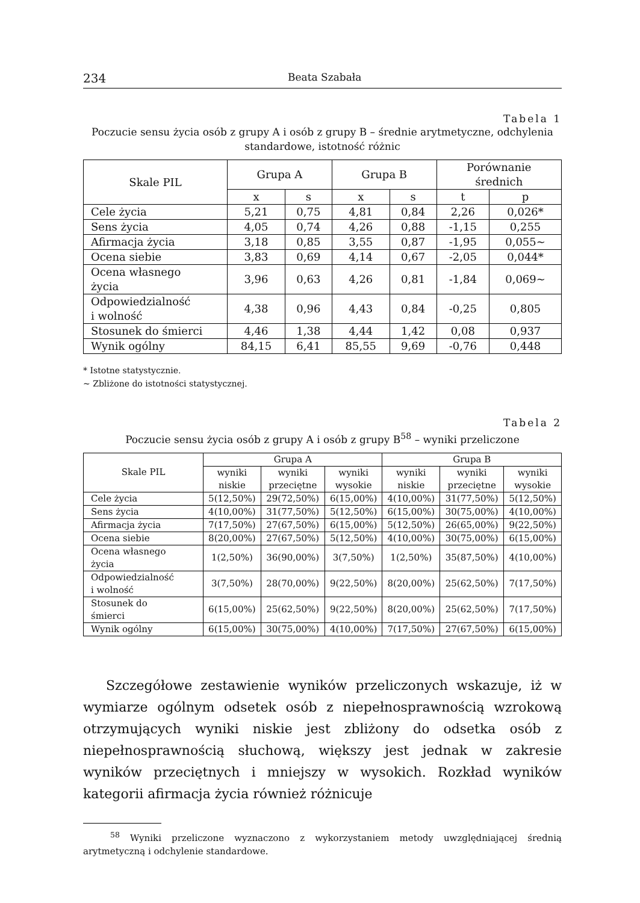234 Beata Szabała
Tabela 1
Poczucie sensu życia osób z grupy A i osób z grupy B – średnie arytmetyczne, odchylenia standardowe, istotność różnic
| Skale PIL | Grupa A | | Grupa B | | Porównanie średnich | |
| --- | --- | --- | --- | --- | --- | --- |
| | x | s | x | s | t | p |
| Cele życia | 5,21 | 0,75 | 4,81 | 0,84 | 2,26 | 0,026* |
| Sens życia | 4,05 | 0,74 | 4,26 | 0,88 | -1,15 | 0,255 |
| Afirmacja życia | 3,18 | 0,85 | 3,55 | 0,87 | -1,95 | 0,055~ |
| Ocena siebie | 3,83 | 0,69 | 4,14 | 0,67 | -2,05 | 0,044* |
| Ocena własnego życia | 3,96 | 0,63 | 4,26 | 0,81 | -1,84 | 0,069~ |
| Odpowiedzialność i wolność | 4,38 | 0,96 | 4,43 | 0,84 | -0,25 | 0,805 |
| Stosunek do śmierci | 4,46 | 1,38 | 4,44 | 1,42 | 0,08 | 0,937 |
| Wynik ogólny | 84,15 | 6,41 | 85,55 | 9,69 | -0,76 | 0,448 |
* Istotne statystycznie.
~ Zbliżone do istotności statystycznej.
Tabela 2
Poczucie sensu życia osób z grupy A i osób z grupy B<sup>58</sup> – wyniki przeliczone
| Skale PIL | Grupa A | | | Grupa B | | |
| --- | --- | --- | --- | --- | --- | --- |
| | wyniki niskie | wyniki przeciętne | wyniki wysokie | wyniki niskie | wyniki przeciętne | wyniki wysokie |
| Cele życia | 5(12,50%) | 29(72,50%) | 6(15,00%) | 4(10,00%) | 31(77,50%) | 5(12,50%) |
| Sens życia | 4(10,00%) | 31(77,50%) | 5(12,50%) | 6(15,00%) | 30(75,00%) | 4(10,00%) |
| Afirmacja życia | 7(17,50%) | 27(67,50%) | 6(15,00%) | 5(12,50%) | 26(65,00%) | 9(22,50%) |
| Ocena siebie | 8(20,00%) | 27(67,50%) | 5(12,50%) | 4(10,00%) | 30(75,00%) | 6(15,00%) |
| Ocena własnego życia | 1(2,50%) | 36(90,00%) | 3(7,50%) | 1(2,50%) | 35(87,50%) | 4(10,00%) |
| Odpowiedzialność i wolność | 3(7,50%) | 28(70,00%) | 9(22,50%) | 8(20,00%) | 25(62,50%) | 7(17,50%) |
| Stosunek do śmierci | 6(15,00%) | 25(62,50%) | 9(22,50%) | 8(20,00%) | 25(62,50%) | 7(17,50%) |
| Wynik ogólny | 6(15,00%) | 30(75,00%) | 4(10,00%) | 7(17,50%) | 27(67,50%) | 6(15,00%) |
Szczegółowe zestawienie wyników przeliczonych wskazuje, iż w wymiarze ogólnym odsetek osób z niepełnosprawnością wzrokową otrzymujących wyniki niskie jest zbliżony do odsetka osób z niepełnosprawnością słuchową, większy jest jednak w zakresie wyników przeciętnych i mniejszy w wysokich. Rozkład wyników kategorii afirmacja życia również różnicuje
<sup>58</sup> Wyniki przeliczone wyznaczono z wykorzystaniem metody uwzględniającej średnią arytmetyczną i odchylenie standardowe.